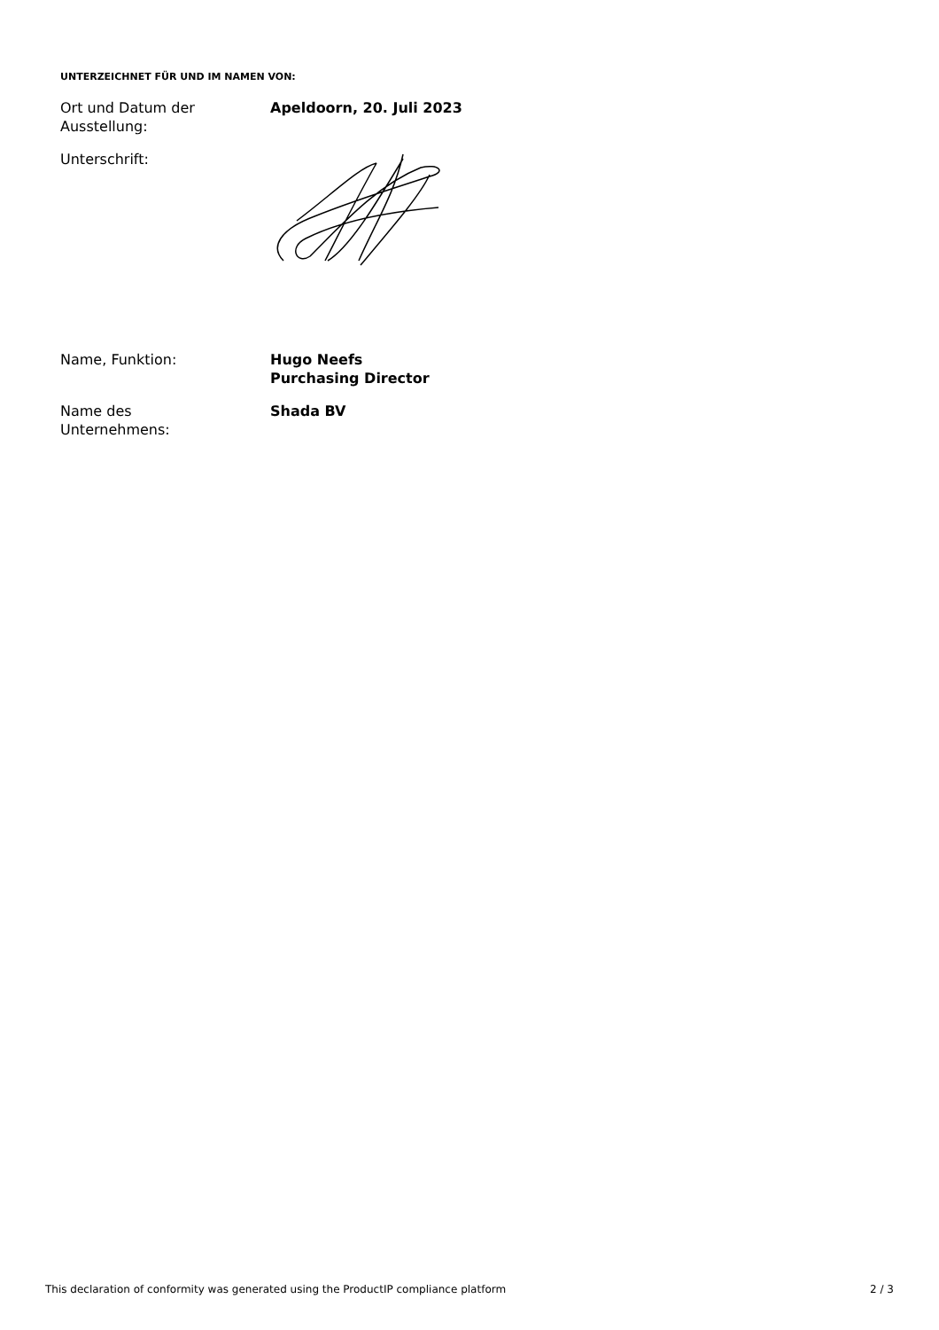UNTERZEICHNET FÜR UND IM NAMEN VON:
Ort und Datum der
Ausstellung:
Apeldoorn, 20. Juli 2023
Unterschrift:
Name, Funktion: Hugo Neefs
Purchasing Director
Name des
Unternehmens:
Shada BV
This declaration of conformity was generated using the ProductIP compliance platform 2 / 3